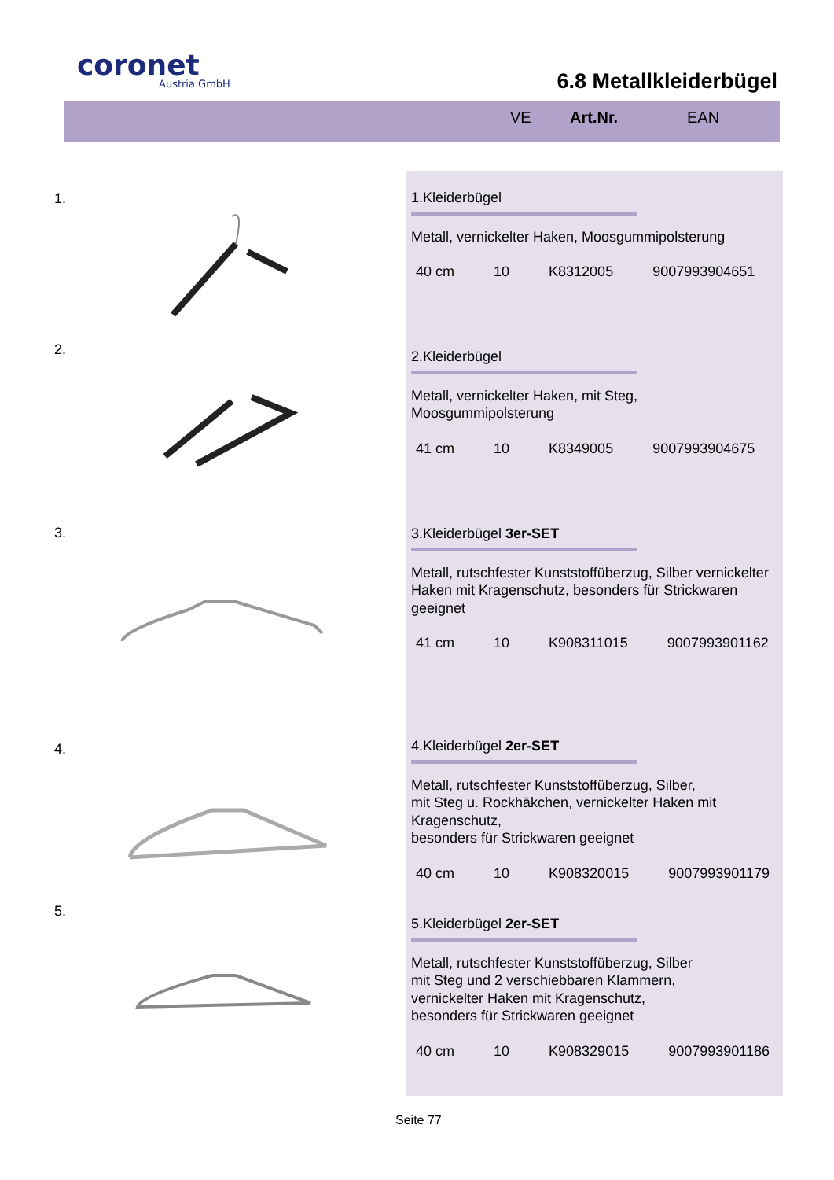coronet
Austria GmbH
6.8 Metallkleiderbügel
VE Art.Nr. EAN
1.
1.Kleiderbügel
Metall, vernickelter Haken, Moosgummipolsterung
40 cm 10 K8312005 9007993904651
2.
2.Kleiderbügel
Metall, vernickelter Haken, mit Steg,
Moosgummipolsterung
41 cm 10 K8349005 9007993904675
3.
3.Kleiderbügel 3er-SET
Metall, rutschfester Kunststoffüberzug, Silber vernickelter Haken mit Kragenschutz, besonders für Strickwaren geeignet
41 cm 10 K908311015 9007993901162
4.
4.Kleiderbügel 2er-SET
Metall, rutschfester Kunststoffüberzug, Silber,
mit Steg u. Rockhäkchen, vernickelter Haken mit Kragenschutz,
besonders für Strickwaren geeignet
40 cm 10 K908320015 9007993901179
5.
5.Kleiderbügel 2er-SET
Metall, rutschfester Kunststoffüberzug, Silber
mit Steg und 2 verschiebbaren Klammern,
vernickelter Haken mit Kragenschutz,
besonders für Strickwaren geeignet
40 cm 10 K908329015 9007993901186
Seite 77